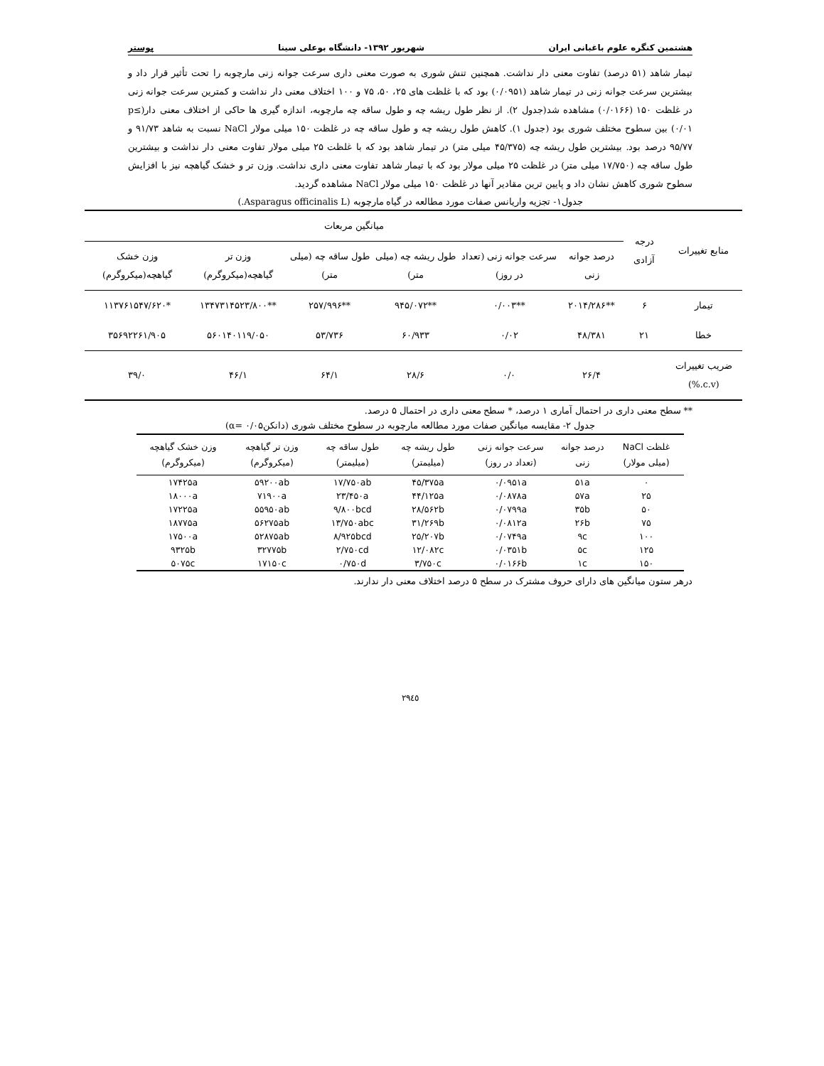هشتمین کنگره علوم باغبانی ایران شهریور ۱۳۹۲- دانشگاه بوعلی سینا پوستر
تیمار شاهد (۵۱ درصد) تفاوت معنی دار نداشت. همچنین تنش شوری به صورت معنی داری سرعت جوانه زنی مارچوبه را تحت تأثیر قرار داد و بیشترین سرعت جوانه زنی در تیمار شاهد (۰/۰۹۵۱) بود که با غلظت های ۲۵، ۵۰، ۷۵ و ۱۰۰ اختلاف معنی دار نداشت و کمترین سرعت جوانه زنی در غلظت ۱۵۰ (۰/۰۱۶۶) مشاهده شد(جدول ۲). از نظر طول ریشه چه و طول ساقه چه مارچوبه، اندازه گیری ها حاکی از اختلاف معنی دار(p≤ ۰/۰۱) بین سطوح مختلف شوری بود (جدول ۱). کاهش طول ریشه چه و طول ساقه چه در غلظت ۱۵۰ میلی مولار NaCl نسبت به شاهد ۹۱/۷۳ و ۹۵/۷۷ درصد بود. بیشترین طول ریشه چه (۴۵/۳۷۵ میلی متر) در تیمار شاهد بود که با غلظت ۲۵ میلی مولار تفاوت معنی دار نداشت و بیشترین طول ساقه چه (۱۷/۷۵۰ میلی متر) در غلظت ۲۵ میلی مولار بود که با تیمار شاهد تفاوت معنی داری نداشت. وزن تر و خشک گیاهچه نیز با افزایش سطوح شوری کاهش نشان داد و پایین ترین مقادیر آنها در غلظت ۱۵۰ میلی مولار NaCl مشاهده گردید.
جدول۱- تجزیه واریانس صفات مورد مطالعه در گیاه مارچوبه (Asparagus officinalis L.)
| منابع تغییرات | درجه آزادی | میانگین مربعات | | | | | |
| --- | --- | --- | --- | --- | --- | --- | --- |
| | | درصد جوانه زنی | سرعت جوانه زنی (تعداد در روز) | طول ریشه چه (میلی متر) | طول ساقه چه (میلی متر) | وزن تر گیاهچه(میکروگرم) | وزن خشک گیاهچه(میکروگرم) |
| تیمار | ۶ | **۲۰۱۴/۲۸۶ | **۰/۰۰۳ | **۹۴۵/۰۷۲ | **۲۵۷/۹۹۶ | **۱۳۴۷۳۱۴۵۲۳/۸۰۰ | *۱۱۳۷۶۱۵۴۷/۶۲۰ |
| خطا | ۲۱ | ۴۸/۳۸۱ | ۰/۰۲ | ۶۰/۹۳۳ | ۵۳/۷۳۶ | ۵۶۰۱۴۰۱۱۹/۰۵۰ | ۳۵۶۹۲۲۶۱/۹۰۵ |
| ضریب تغییرات (c.v.%) | | ۲۶/۴ | ۰/۰ | ۲۸/۶ | ۶۴/۱ | ۴۶/۱ | ۳۹/۰ |
** سطح معنی داری در احتمال آماری ۱ درصد، * سطح معنی داری در احتمال ۵ درصد.
جدول ۲- مقایسه میانگین صفات مورد مطالعه مارچوبه در سطوح مختلف شوری (دانکن۰/۰۵ =α)
| غلظت NaCl (میلی مولار) | درصد جوانه زنی | سرعت جوانه زنی (تعداد در روز) | طول ریشه چه (میلیمتر) | طول ساقه چه (میلیمتر) | وزن تر گیاهچه (میکروگرم) | وزن خشک گیاهچه (میکروگرم) |
| --- | --- | --- | --- | --- | --- | --- |
| ۰ | ۵۱a | ۰/۰۹۵۱a | ۴۵/۳۷۵a | ۱۷/۷۵۰ab | ۵۹۲۰۰ab | ۱۷۴۲۵a |
| ۲۵ | ۵۷a | ۰/۰۸۷۸a | ۴۴/۱۲۵a | ۲۳/۴۵۰a | ۷۱۹۰۰a | ۱۸۰۰۰a |
| ۵۰ | ۳۵b | ۰/۰۷۹۹a | ۲۸/۵۶۲b | ۹/۸۰۰bcd | ۵۵۹۵۰ab | ۱۷۲۲۵a |
| ۷۵ | ۲۶b | ۰/۰۸۱۲a | ۳۱/۲۶۹b | ۱۳/۷۵۰abc | ۵۶۲۷۵ab | ۱۸۷۷۵a |
| ۱۰۰ | ۹c | ۰/۰۷۴۹a | ۲۵/۲۰۷b | ۸/۹۲۵bcd | ۵۲۸۷۵ab | ۱۷۵۰۰a |
| ۱۲۵ | ۵c | ۰/۰۳۵۱b | ۱۲/۰۸۲c | ۲/۷۵۰cd | ۳۲۷۷۵b | ۹۳۲۵b |
| ۱۵۰ | ۱c | ۰/۰۱۶۶b | ۳/۷۵۰c | ۰/۷۵۰d | ۱۷۱۵۰c | ۵۰۷۵c |
درهر ستون میانگین های دارای حروف مشترک در سطح ۵ درصد اختلاف معنی دار ندارند.
٢٩٤٥